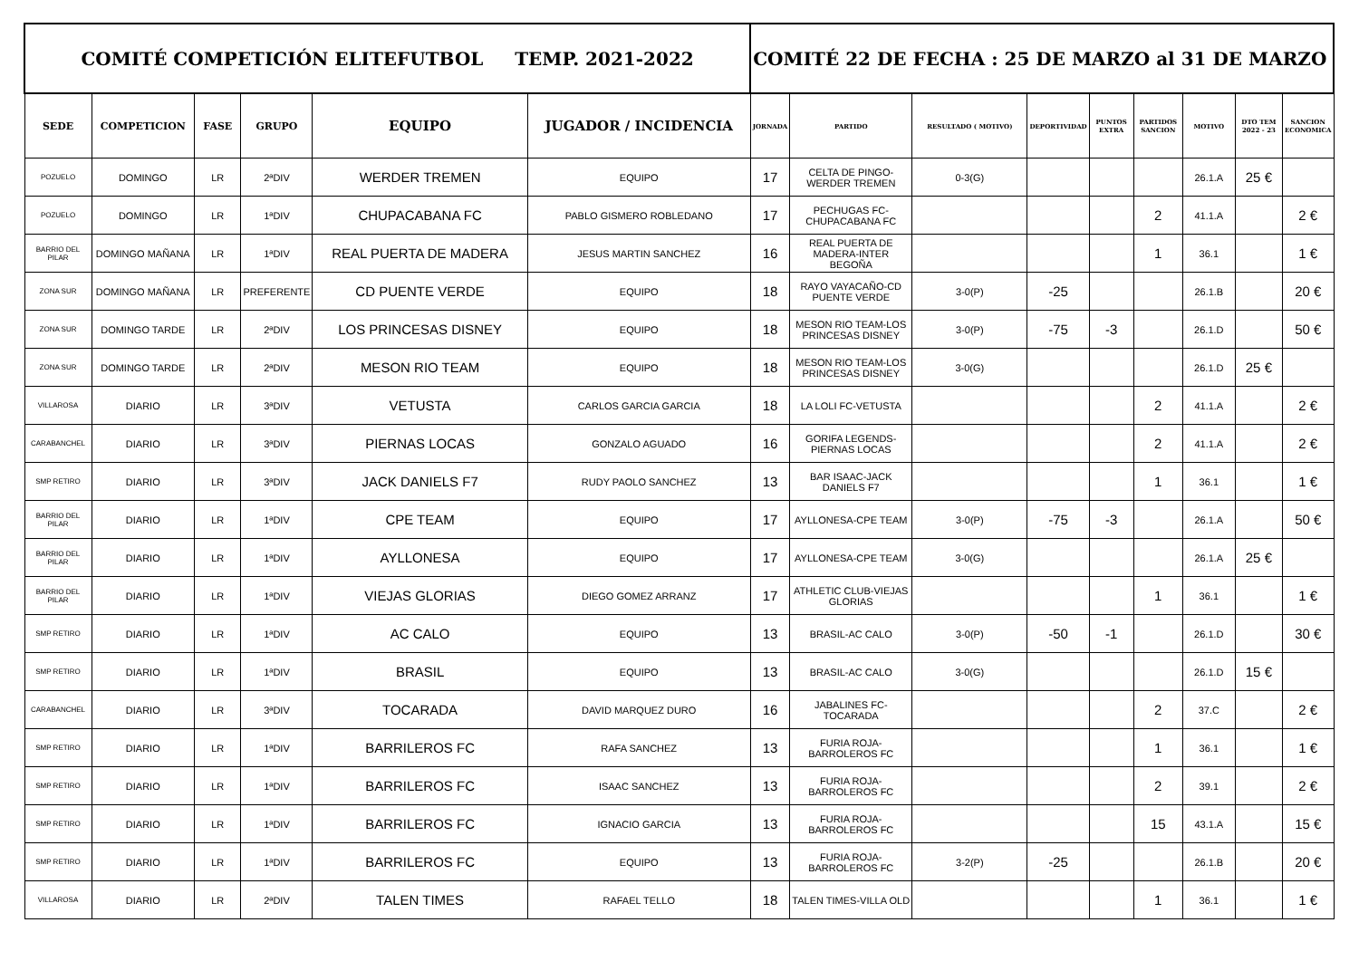| COMITÉ COMPETICIÓN ELITEFUTBOL TEMP. 2021-2022 | | | | | | COMITÉ 22 DE FECHA : 25 DE MARZO al 31 DE MARZO | | | | | | | | |
| SEDE | COMPETICION | FASE | GRUPO | EQUIPO | JUGADOR / INCIDENCIA | JORNADA | PARTIDO | RESULTADO ( MOTIVO) | DEPORTIVIDAD | PUNTOS EXTRA | PARTIDOS SANCION | MOTIVO | DTO TEM 2022 - 23 | SANCION ECONOMICA |
| POZUELO | DOMINGO | LR | 2ªDIV | WERDER TREMEN | EQUIPO | 17 | CELTA DE PINGO-WERDER TREMEN | 0-3(G) | | | | 26.1.A | 25 € | |
| POZUELO | DOMINGO | LR | 1ªDIV | CHUPACABANA FC | PABLO GISMERO ROBLEDANO | 17 | PECHUGAS FC-CHUPACABANA FC | | | | 2 | 41.1.A | | 2 € |
| BARRIO DEL PILAR | DOMINGO MAÑANA | LR | 1ªDIV | REAL PUERTA DE MADERA | JESUS MARTIN SANCHEZ | 16 | REAL PUERTA DE MADERA-INTER BEGOÑA | | | | 1 | 36.1 | | 1 € |
| ZONA SUR | DOMINGO MAÑANA | LR | PREFERENTE | CD PUENTE VERDE | EQUIPO | 18 | RAYO VAYACAÑO-CD PUENTE VERDE | 3-0(P) | -25 | | | 26.1.B | | 20 € |
| ZONA SUR | DOMINGO TARDE | LR | 2ªDIV | LOS PRINCESAS DISNEY | EQUIPO | 18 | MESON RIO TEAM-LOS PRINCESAS DISNEY | 3-0(P) | -75 | -3 | | 26.1.D | | 50 € |
| ZONA SUR | DOMINGO TARDE | LR | 2ªDIV | MESON RIO TEAM | EQUIPO | 18 | MESON RIO TEAM-LOS PRINCESAS DISNEY | 3-0(G) | | | | 26.1.D | 25 € | |
| VILLAROSA | DIARIO | LR | 3ªDIV | VETUSTA | CARLOS GARCIA GARCIA | 18 | LA LOLI FC-VETUSTA | | | | 2 | 41.1.A | | 2 € |
| CARABANCHEL | DIARIO | LR | 3ªDIV | PIERNAS LOCAS | GONZALO AGUADO | 16 | GORIFA LEGENDS-PIERNAS LOCAS | | | | 2 | 41.1.A | | 2 € |
| SMP RETIRO | DIARIO | LR | 3ªDIV | JACK DANIELS F7 | RUDY PAOLO SANCHEZ | 13 | BAR ISAAC-JACK DANIELS F7 | | | | 1 | 36.1 | | 1 € |
| BARRIO DEL PILAR | DIARIO | LR | 1ªDIV | CPE TEAM | EQUIPO | 17 | AYLLONESA-CPE TEAM | 3-0(P) | -75 | -3 | | 26.1.A | | 50 € |
| BARRIO DEL PILAR | DIARIO | LR | 1ªDIV | AYLLONESA | EQUIPO | 17 | AYLLONESA-CPE TEAM | 3-0(G) | | | | 26.1.A | 25 € | |
| BARRIO DEL PILAR | DIARIO | LR | 1ªDIV | VIEJAS GLORIAS | DIEGO GOMEZ ARRANZ | 17 | ATHLETIC CLUB-VIEJAS GLORIAS | | | | 1 | 36.1 | | 1 € |
| SMP RETIRO | DIARIO | LR | 1ªDIV | AC CALO | EQUIPO | 13 | BRASIL-AC CALO | 3-0(P) | -50 | -1 | | 26.1.D | | 30 € |
| SMP RETIRO | DIARIO | LR | 1ªDIV | BRASIL | EQUIPO | 13 | BRASIL-AC CALO | 3-0(G) | | | | 26.1.D | 15 € | |
| CARABANCHEL | DIARIO | LR | 3ªDIV | TOCARADA | DAVID MARQUEZ DURO | 16 | JABALINES FC-TOCARADA | | | | 2 | 37.C | | 2 € |
| SMP RETIRO | DIARIO | LR | 1ªDIV | BARRILEROS FC | RAFA SANCHEZ | 13 | FURIA ROJA-BARROLEROS FC | | | | 1 | 36.1 | | 1 € |
| SMP RETIRO | DIARIO | LR | 1ªDIV | BARRILEROS FC | ISAAC SANCHEZ | 13 | FURIA ROJA-BARROLEROS FC | | | | 2 | 39.1 | | 2 € |
| SMP RETIRO | DIARIO | LR | 1ªDIV | BARRILEROS FC | IGNACIO GARCIA | 13 | FURIA ROJA-BARROLEROS FC | | | | 15 | 43.1.A | | 15 € |
| SMP RETIRO | DIARIO | LR | 1ªDIV | BARRILEROS FC | EQUIPO | 13 | FURIA ROJA-BARROLEROS FC | 3-2(P) | -25 | | | 26.1.B | | 20 € |
| VILLAROSA | DIARIO | LR | 2ªDIV | TALEN TIMES | RAFAEL TELLO | 18 | TALEN TIMES-VILLA OLD | | | | 1 | 36.1 | | 1 € |